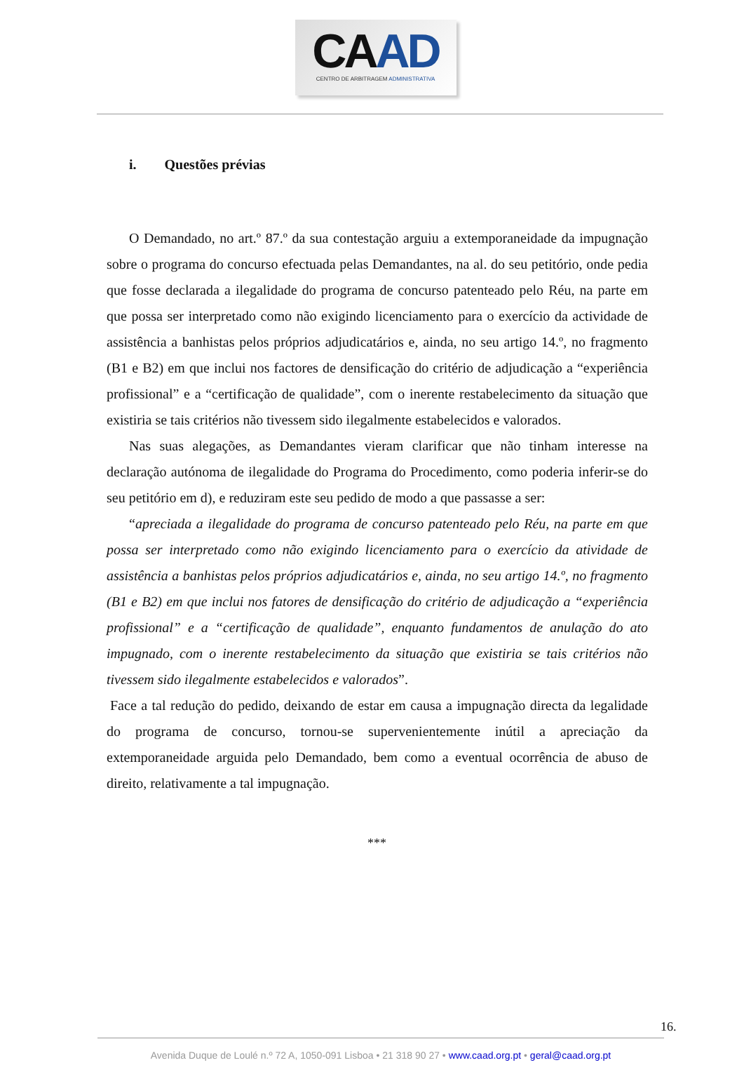CAAD
CENTRO DE ARBITRAGEM ADMINISTRATIVA
i. Questões prévias
O Demandado, no art.º 87.º da sua contestação arguiu a extemporaneidade da impugnação sobre o programa do concurso efectuada pelas Demandantes, na al. do seu petitório, onde pedia que fosse declarada a ilegalidade do programa de concurso patenteado pelo Réu, na parte em que possa ser interpretado como não exigindo licenciamento para o exercício da actividade de assistência a banhistas pelos próprios adjudicatários e, ainda, no seu artigo 14.º, no fragmento (B1 e B2) em que inclui nos factores de densificação do critério de adjudicação a “experiência profissional” e a “certificação de qualidade”, com o inerente restabelecimento da situação que existiria se tais critérios não tivessem sido ilegalmente estabelecidos e valorados.
Nas suas alegações, as Demandantes vieram clarificar que não tinham interesse na declaração autónoma de ilegalidade do Programa do Procedimento, como poderia inferir-se do seu petitório em d), e reduziram este seu pedido de modo a que passasse a ser:
“apreciada a ilegalidade do programa de concurso patenteado pelo Réu, na parte em que possa ser interpretado como não exigindo licenciamento para o exercício da atividade de assistência a banhistas pelos próprios adjudicatários e, ainda, no seu artigo 14.º, no fragmento (B1 e B2) em que inclui nos fatores de densificação do critério de adjudicação a “experiência profissional” e a “certificação de qualidade”, enquanto fundamentos de anulação do ato impugnado, com o inerente restabelecimento da situação que existiria se tais critérios não tivessem sido ilegalmente estabelecidos e valorados”.
Face a tal redução do pedido, deixando de estar em causa a impugnação directa da legalidade do programa de concurso, tornou-se supervenientemente inútil a apreciação da extemporaneidade arguida pelo Demandado, bem como a eventual ocorrência de abuso de direito, relativamente a tal impugnação.
***
16.
Avenida Duque de Loulé n.º 72 A, 1050-091 Lisboa • 21 318 90 27 • www.caad.org.pt • geral@caad.org.pt